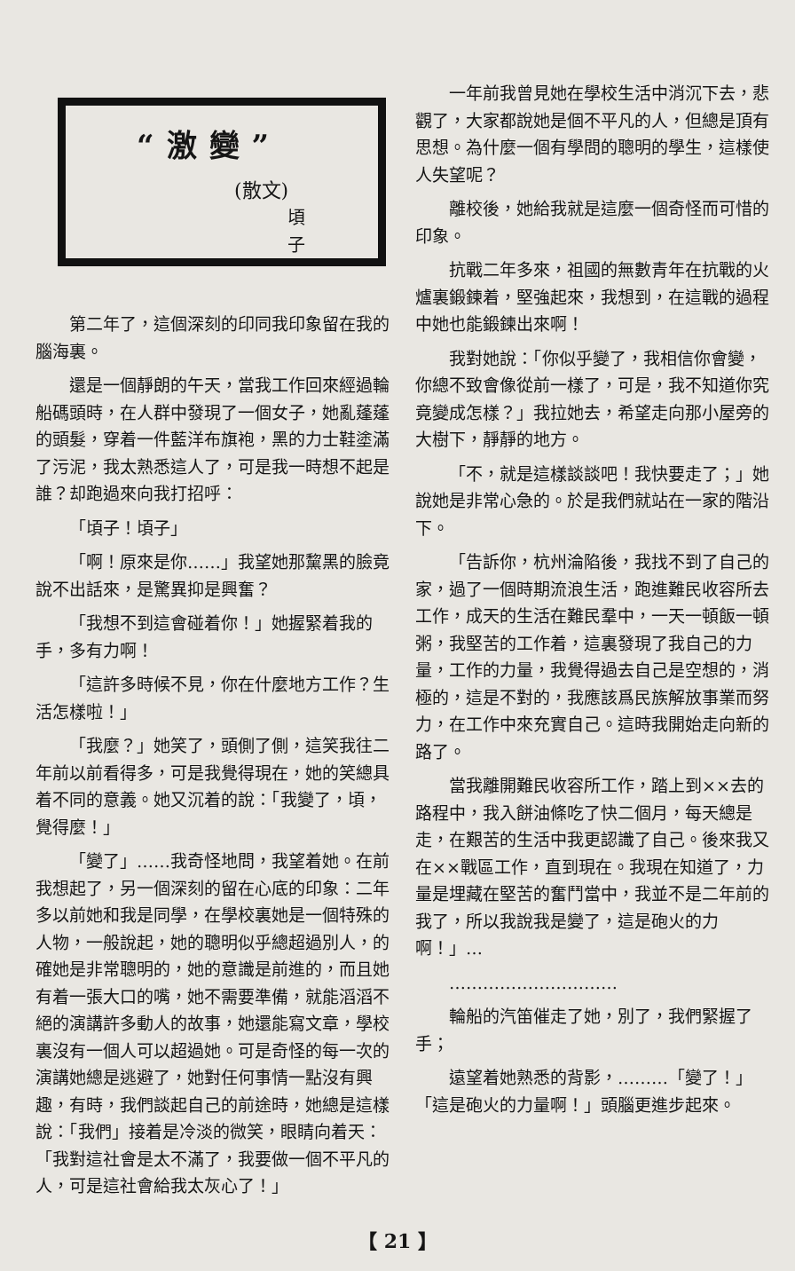“激變”
(散文)
頃子
第二年了，這個深刻的印同我印象留在我的腦海裏。
還是一個靜朗的午天，當我工作回來經過輪船碼頭時，在人群中發現了一個女子，她亂蓬蓬的頭髮，穿着一件藍洋布旗袍，黑的力士鞋塗滿了污泥，我太熟悉這人了，可是我一時想不起是誰？却跑過來向我打招呼：
「頃子！頃子」
「啊！原來是你……」我望她那黧黑的臉竟說不出話來，是驚異抑是興奮？
「我想不到這會碰着你！」她握緊着我的手，多有力啊！
「這許多時候不見，你在什麼地方工作？生活怎樣啦！」
「我麼？」她笑了，頭側了側，這笑我往二年前以前看得多，可是我覺得現在，她的笑總具着不同的意義。她又沉着的說：「我變了，頃，覺得麼！」
「變了」……我奇怪地問，我望着她。在前我想起了，另一個深刻的留在心底的印象：二年多以前她和我是同學，在學校裏她是一個特殊的人物，一般說起，她的聰明似乎總超過別人，的確她是非常聰明的，她的意識是前進的，而且她有着一張大口的嘴，她不需要準備，就能滔滔不絕的演講許多動人的故事，她還能寫文章，學校裏沒有一個人可以超過她。可是奇怪的每一次的演講她總是逃避了，她對任何事情一點沒有興趣，有時，我們談起自己的前途時，她總是這樣說：「我們」接着是冷淡的微笑，眼睛向着天：「我對這社會是太不滿了，我要做一個不平凡的人，可是這社會給我太灰心了！」
一年前我曾見她在學校生活中消沉下去，悲觀了，大家都說她是個不平凡的人，但總是頂有思想。為什麼一個有學問的聰明的學生，這樣使人失望呢？
離校後，她給我就是這麼一個奇怪而可惜的印象。
抗戰二年多來，祖國的無數青年在抗戰的火爐裏鍛鍊着，堅強起來，我想到，在這戰的過程中她也能鍛鍊出來啊！
我對她說：「你似乎變了，我相信你會變，你總不致會像從前一樣了，可是，我不知道你究竟變成怎樣？」我拉她去，希望走向那小屋旁的大樹下，靜靜的地方。
「不，就是這樣談談吧！我快要走了；」她說她是非常心急的。於是我們就站在一家的階沿下。
「告訴你，杭州淪陷後，我找不到了自己的家，過了一個時期流浪生活，跑進難民收容所去工作，成天的生活在難民羣中，一天一頓飯一頓粥，我堅苦的工作着，這裏發現了我自己的力量，工作的力量，我覺得過去自己是空想的，消極的，這是不對的，我應該爲民族解放事業而努力，在工作中來充實自己。這時我開始走向新的路了。
當我離開難民收容所工作，踏上到××去的路程中，我入餅油條吃了快二個月，每天總是走，在艱苦的生活中我更認識了自己。後來我又在××戰區工作，直到現在。我現在知道了，力量是埋藏在堅苦的奮鬥當中，我並不是二年前的我了，所以我說我是變了，這是砲火的力啊！」…
…………………………
輪船的汽笛催走了她，別了，我們緊握了手；
遠望着她熟悉的背影，………「變了！」「這是砲火的力量啊！」頭腦更進步起來。
【 21 】